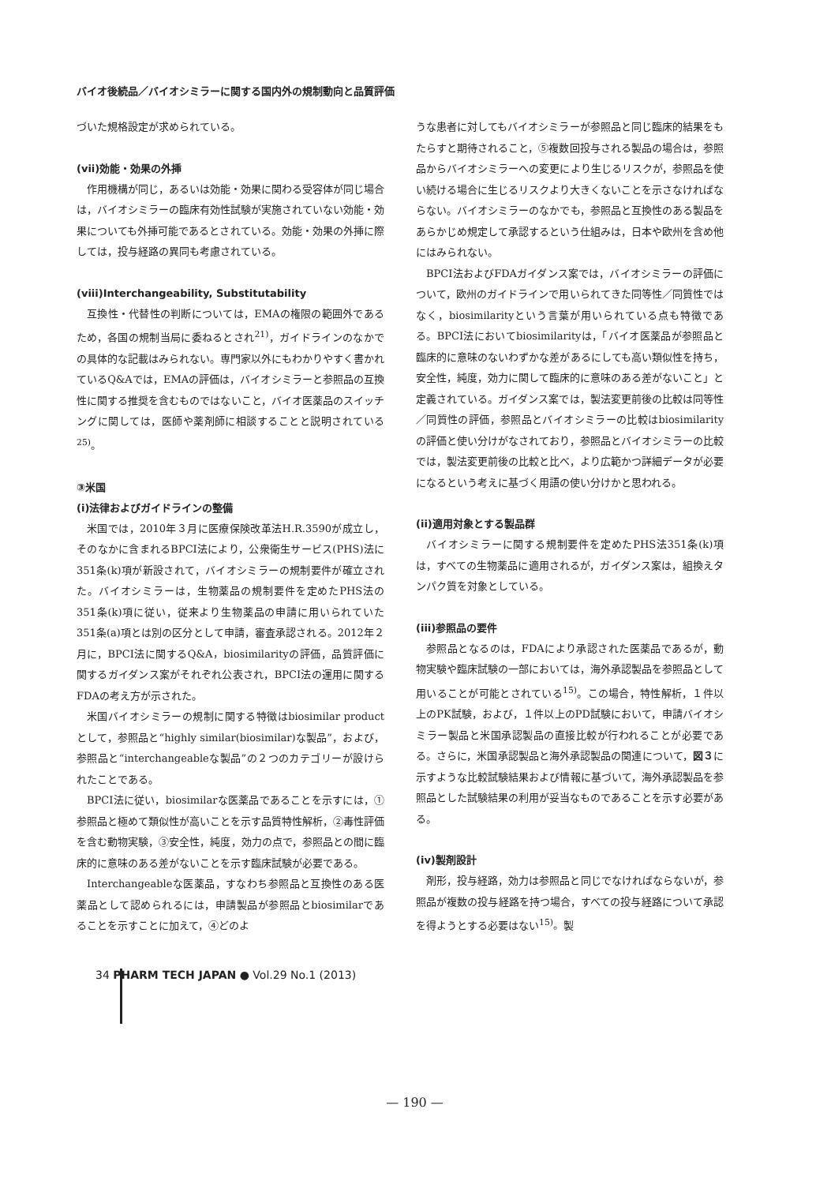バイオ後続品／バイオシミラーに関する国内外の規制動向と品質評価
づいた規格設定が求められている。
(vii)効能・効果の外挿
作用機構が同じ，あるいは効能・効果に関わる受容体が同じ場合は，バイオシミラーの臨床有効性試験が実施されていない効能・効果についても外挿可能であるとされている。効能・効果の外挿に際しては，投与経路の異同も考慮されている。
(viii)Interchangeability, Substitutability
互換性・代替性の判断については，EMAの権限の範囲外であるため，各国の規制当局に委ねるとされ<sup>21)</sup>，ガイドラインのなかでの具体的な記載はみられない。専門家以外にもわかりやすく書かれているQ&Aでは，EMAの評価は，バイオシミラーと参照品の互換性に関する推奨を含むものではないこと，バイオ医薬品のスイッチングに関しては，医師や薬剤師に相談することと説明されている<sup>25)</sup>。
③米国
(i)法律およびガイドラインの整備
米国では，2010年３月に医療保険改革法H.R.3590が成立し，そのなかに含まれるBPCI法により，公衆衛生サービス(PHS)法に351条(k)項が新設されて，バイオシミラーの規制要件が確立された。バイオシミラーは，生物薬品の規制要件を定めたPHS法の351条(k)項に従い，従来より生物薬品の申請に用いられていた351条(a)項とは別の区分として申請，審査承認される。2012年２月に，BPCI法に関するQ&A，biosimilarityの評価，品質評価に関するガイダンス案がそれぞれ公表され，BPCI法の運用に関するFDAの考え方が示された。
米国バイオシミラーの規制に関する特徴はbiosimilar productとして，参照品と“highly similar(biosimilar)な製品”，および，参照品と“interchangeableな製品”の２つのカテゴリーが設けられたことである。
BPCI法に従い，biosimilarな医薬品であることを示すには，①参照品と極めて類似性が高いことを示す品質特性解析，②毒性評価を含む動物実験，③安全性，純度，効力の点で，参照品との間に臨床的に意味のある差がないことを示す臨床試験が必要である。
Interchangeableな医薬品，すなわち参照品と互換性のある医薬品として認められるには，申請製品が参照品とbiosimilarであることを示すことに加えて，④どのよ
うな患者に対してもバイオシミラーが参照品と同じ臨床的結果をもたらすと期待されること，⑤複数回投与される製品の場合は，参照品からバイオシミラーへの変更により生じるリスクが，参照品を使い続ける場合に生じるリスクより大きくないことを示さなければならない。バイオシミラーのなかでも，参照品と互換性のある製品をあらかじめ規定して承認するという仕組みは，日本や欧州を含め他にはみられない。
BPCI法およびFDAガイダンス案では，バイオシミラーの評価について，欧州のガイドラインで用いられてきた同等性／同質性ではなく，biosimilarityという言葉が用いられている点も特徴である。BPCI法においてbiosimilarityは，「バイオ医薬品が参照品と臨床的に意味のないわずかな差があるにしても高い類似性を持ち，安全性，純度，効力に関して臨床的に意味のある差がないこと」と定義されている。ガイダンス案では，製法変更前後の比較は同等性／同質性の評価，参照品とバイオシミラーの比較はbiosimilarityの評価と使い分けがなされており，参照品とバイオシミラーの比較では，製法変更前後の比較と比べ，より広範かつ詳細データが必要になるという考えに基づく用語の使い分けかと思われる。
(ii)適用対象とする製品群
バイオシミラーに関する規制要件を定めたPHS法351条(k)項は，すべての生物薬品に適用されるが，ガイダンス案は，組換えタンパク質を対象としている。
(iii)参照品の要件
参照品となるのは，FDAにより承認された医薬品であるが，動物実験や臨床試験の一部においては，海外承認製品を参照品として用いることが可能とされている<sup>15)</sup>。この場合，特性解析，１件以上のPK試験，および，１件以上のPD試験において，申請バイオシミラー製品と米国承認製品の直接比較が行われることが必要である。さらに，米国承認製品と海外承認製品の関連について，図３に示すような比較試験結果および情報に基づいて，海外承認製品を参照品とした試験結果の利用が妥当なものであることを示す必要がある。
(iv)製剤設計
剤形，投与経路，効力は参照品と同じでなければならないが，参照品が複数の投与経路を持つ場合，すべての投与経路について承認を得ようとする必要はない<sup>15)</sup>。製
34 PHARM TECH JAPAN ● Vol.29 No.1 (2013)
— 190 —